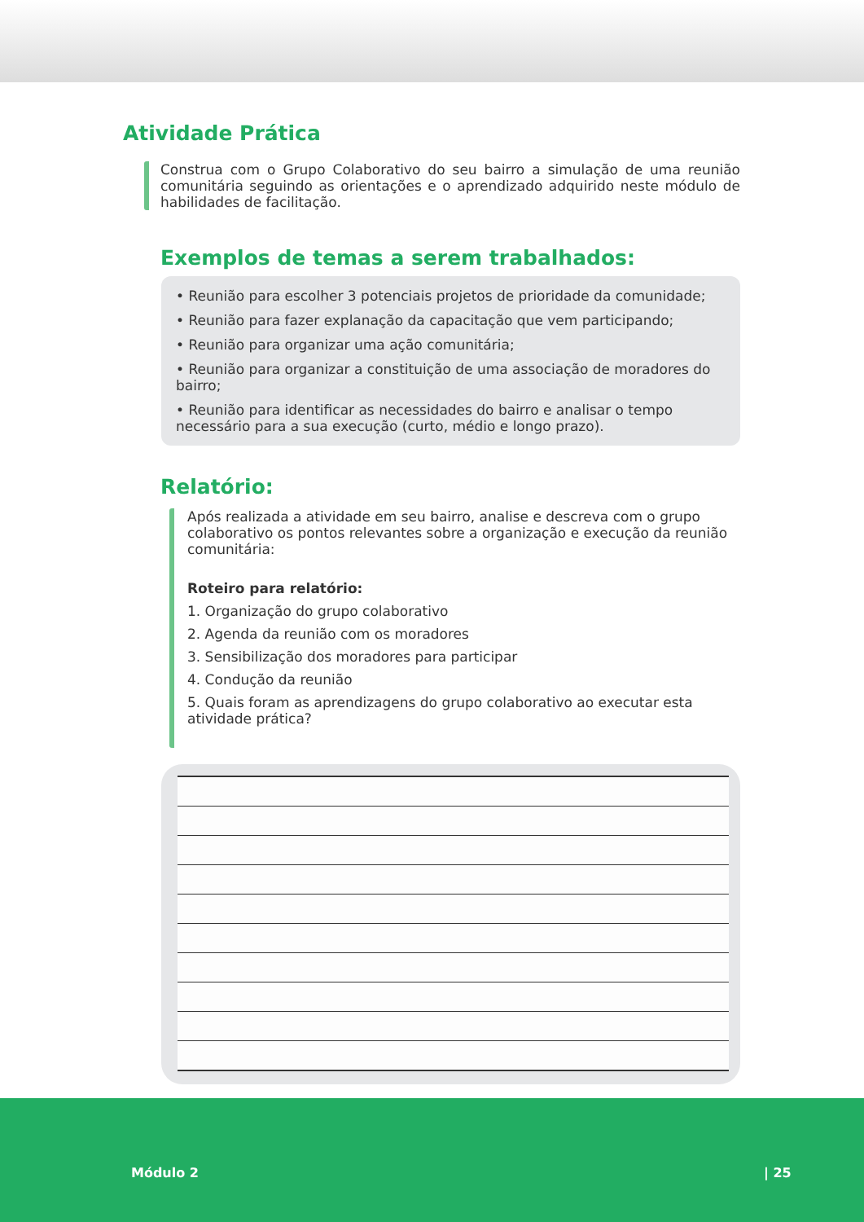Atividade Prática
Construa com o Grupo Colaborativo do seu bairro a simulação de uma reunião comunitária seguindo as orientações e o aprendizado adquirido neste módulo de habilidades de facilitação.
Exemplos de temas a serem trabalhados:
• Reunião para escolher 3 potenciais projetos de prioridade da comunidade;
• Reunião para fazer explanação da capacitação que vem participando;
• Reunião para organizar uma ação comunitária;
• Reunião para organizar a constituição de uma associação de moradores do bairro;
• Reunião para identificar as necessidades do bairro e analisar o tempo necessário para a sua execução (curto, médio e longo prazo).
Relatório:
Após realizada a atividade em seu bairro, analise e descreva com o grupo colaborativo os pontos relevantes sobre a organização e execução da reunião comunitária:
Roteiro para relatório:
1. Organização do grupo colaborativo
2. Agenda da reunião com os moradores
3. Sensibilização dos moradores para participar
4. Condução da reunião
5. Quais foram as aprendizagens do grupo colaborativo ao executar esta atividade prática?
Módulo 2 | 25